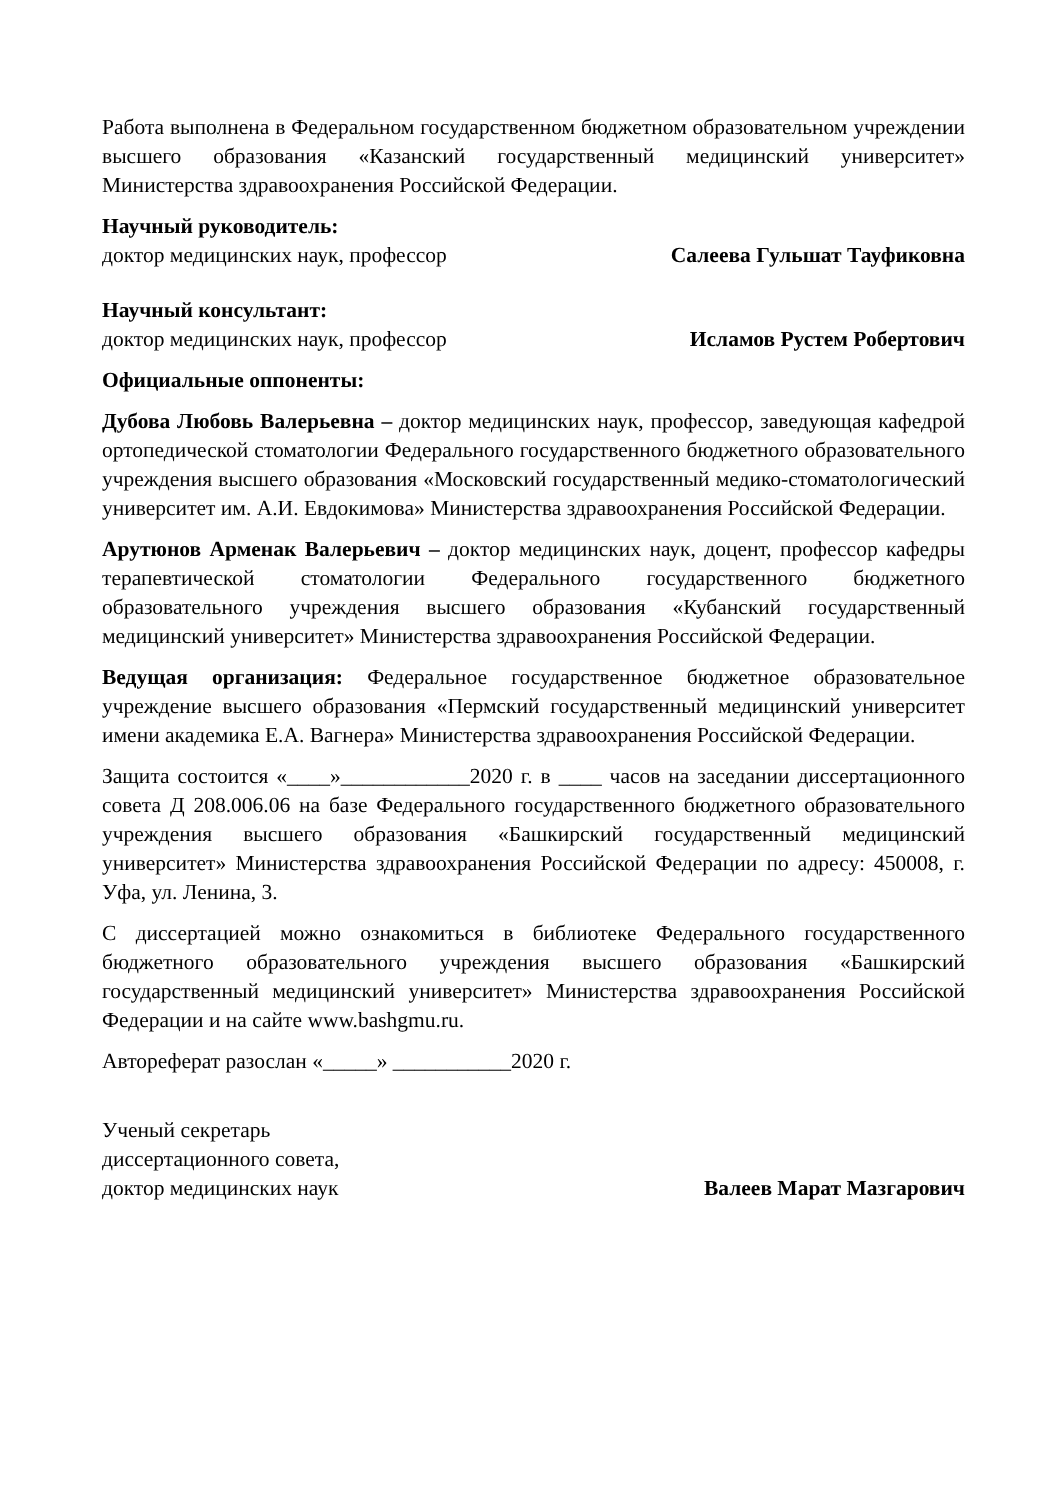Работа выполнена в Федеральном государственном бюджетном образовательном учреждении высшего образования «Казанский государственный медицинский университет» Министерства здравоохранения Российской Федерации.
Научный руководитель:
доктор медицинских наук, профессор Салеева Гульшат Тауфиковна
Научный консультант:
доктор медицинских наук, профессор Исламов Рустем Робертович
Официальные оппоненты:
Дубова Любовь Валерьевна – доктор медицинских наук, профессор, заведующая кафедрой ортопедической стоматологии Федерального государственного бюджетного образовательного учреждения высшего образования «Московский государственный медико-стоматологический университет им. А.И. Евдокимова» Министерства здравоохранения Российской Федерации.
Арутюнов Арменак Валерьевич – доктор медицинских наук, доцент, профессор кафедры терапевтической стоматологии Федерального государственного бюджетного образовательного учреждения высшего образования «Кубанский государственный медицинский университет» Министерства здравоохранения Российской Федерации.
Ведущая организация: Федеральное государственное бюджетное образовательное учреждение высшего образования «Пермский государственный медицинский университет имени академика Е.А. Вагнера» Министерства здравоохранения Российской Федерации.
Защита состоится «____»____________2020 г. в ____ часов на заседании диссертационного совета Д 208.006.06 на базе Федерального государственного бюджетного образовательного учреждения высшего образования «Башкирский государственный медицинский университет» Министерства здравоохранения Российской Федерации по адресу: 450008, г. Уфа, ул. Ленина, 3.
С диссертацией можно ознакомиться в библиотеке Федерального государственного бюджетного образовательного учреждения высшего образования «Башкирский государственный медицинский университет» Министерства здравоохранения Российской Федерации и на сайте www.bashgmu.ru.
Автореферат разослан «_____» ___________2020 г.
Ученый секретарь
диссертационного совета,
доктор медицинских наук Валеев Марат Мазгарович